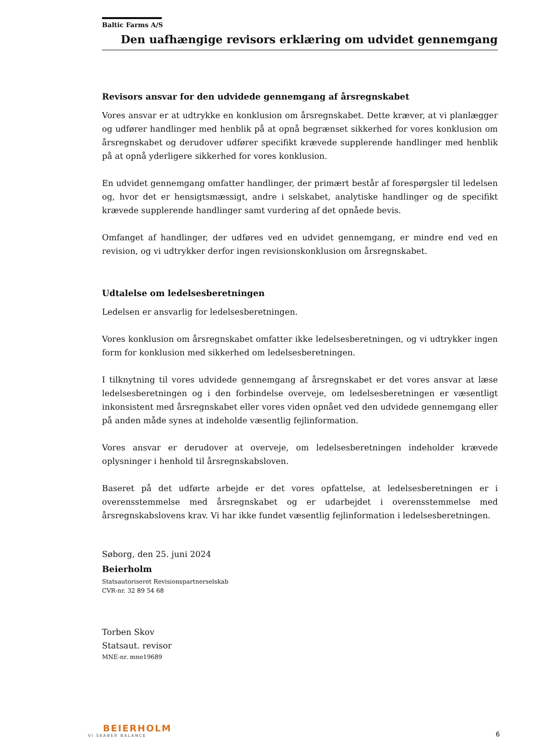Baltic Farms A/S
Den uafhængige revisors erklæring om udvidet gennemgang
Revisors ansvar for den udvidede gennemgang af årsregnskabet
Vores ansvar er at udtrykke en konklusion om årsregnskabet. Dette kræver, at vi planlægger og udfører handlinger med henblik på at opnå begrænset sikkerhed for vores konklusion om årsregnskabet og derudover udfører specifikt krævede supplerende handlinger med henblik på at opnå yderligere sikkerhed for vores konklusion.
En udvidet gennemgang omfatter handlinger, der primært består af forespørgsler til ledelsen og, hvor det er hensigtsmæssigt, andre i selskabet, analytiske handlinger og de specifikt krævede supplerende handlinger samt vurdering af det opnåede bevis.
Omfanget af handlinger, der udføres ved en udvidet gennemgang, er mindre end ved en revision, og vi udtrykker derfor ingen revisionskonklusion om årsregnskabet.
Udtalelse om ledelsesberetningen
Ledelsen er ansvarlig for ledelsesberetningen.
Vores konklusion om årsregnskabet omfatter ikke ledelsesberetningen, og vi udtrykker ingen form for konklusion med sikkerhed om ledelsesberetningen.
I tilknytning til vores udvidede gennemgang af årsregnskabet er det vores ansvar at læse ledelsesberetningen og i den forbindelse overveje, om ledelsesberetningen er væsentligt inkonsistent med årsregnskabet eller vores viden opnået ved den udvidede gennemgang eller på anden måde synes at indeholde væsentlig fejlinformation.
Vores ansvar er derudover at overveje, om ledelsesberetningen indeholder krævede oplysninger i henhold til årsregnskabsloven.
Baseret på det udførte arbejde er det vores opfattelse, at ledelsesberetningen er i overensstemmelse med årsregnskabet og er udarbejdet i overensstemmelse med årsregnskabslovens krav. Vi har ikke fundet væsentlig fejlinformation i ledelsesberetningen.
Søborg, den 25. juni 2024
Beierholm
Statsautoriseret Revisionspartnerselskab
CVR-nr. 32 89 54 68
Torben Skov
Statsaut. revisor
MNE-nr. mne19689
BEIERHOLM
VI SKABER BALANCE
6